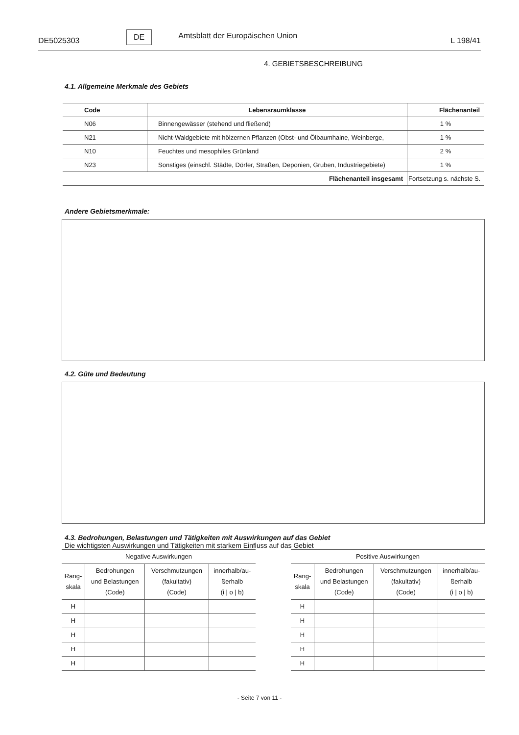DE5025303 DE Amtsblatt der Europäischen Union L 198/41
4. GEBIETSBESCHREIBUNG
4.1. Allgemeine Merkmale des Gebiets
| Code | Lebensraumklasse | Flächenanteil |
| --- | --- | --- |
| N06 | Binnengewässer (stehend und fließend) | 1 % |
| N21 | Nicht-Waldgebiete mit hölzernen Pflanzen (Obst- und Ölbaumhaine, Weinberge, | 1 % |
| N10 | Feuchtes und mesophiles Grünland | 2 % |
| N23 | Sonstiges (einschl. Städte, Dörfer, Straßen, Deponien, Gruben, Industriegebiete) | 1 % |
| Flächenanteil insgesamt | | Fortsetzung s. nächste S. |
Andere Gebietsmerkmale:
4.2. Güte und Bedeutung
4.3. Bedrohungen, Belastungen und Tätigkeiten mit Auswirkungen auf das Gebiet
Die wichtigsten Auswirkungen und Tätigkeiten mit starkem Einfluss auf das Gebiet
| Negative Auswirkungen | | | |
| --- | --- | --- | --- |
| Rang- skala | Bedrohungen und Belastungen (Code) | Verschmutzungen (fakultativ) (Code) | innerhalb/au- ßerhalb (i / o / b) |
| H | | | |
| H | | | |
| H | | | |
| H | | | |
| H | | | |
| Positive Auswirkungen | | | |
| --- | --- | --- | --- |
| Rang- skala | Bedrohungen und Belastungen (Code) | Verschmutzungen (fakultativ) (Code) | innerhalb/au- ßerhalb (i / o / b) |
| H | | | |
| H | | | |
| H | | | |
| H | | | |
| H | | | |
- Seite 7 von 11 -